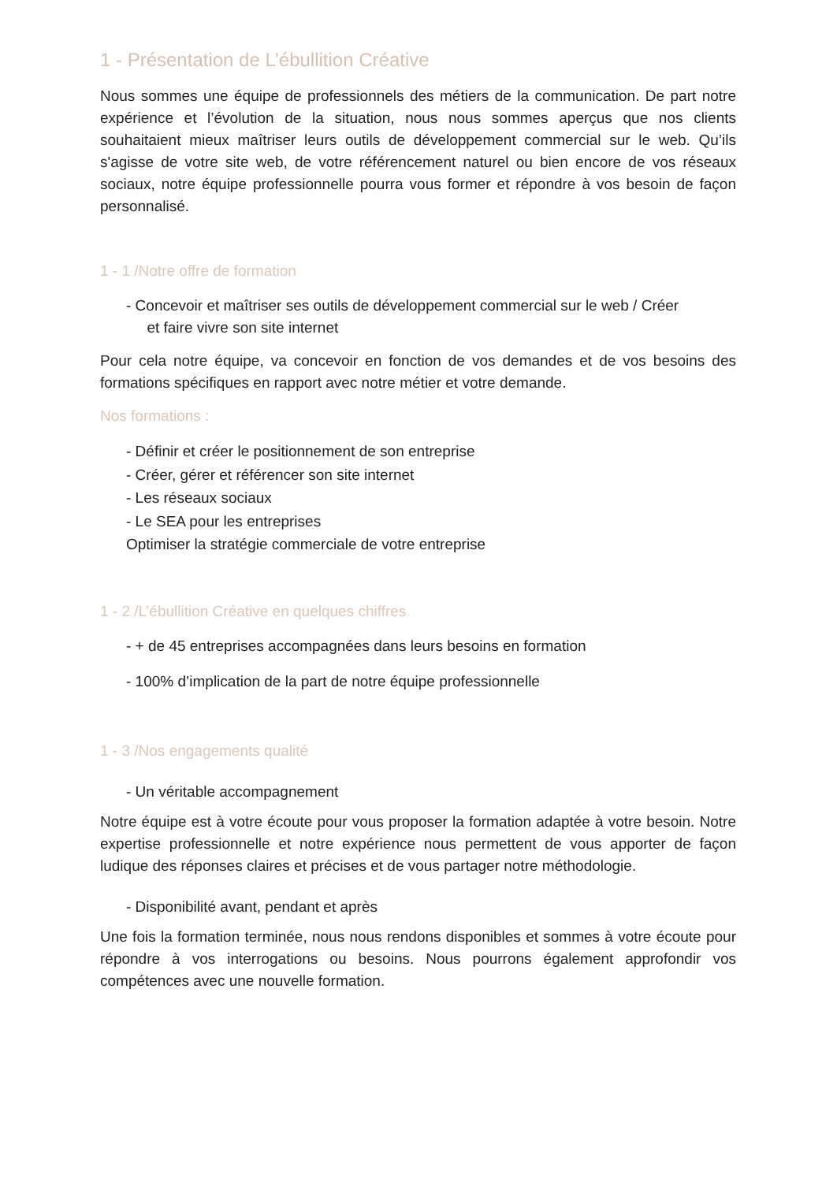1 - Présentation de L’ébullition Créative
Nous sommes une équipe de professionnels des métiers de la communication. De part notre expérience et l’évolution de la situation, nous nous sommes aperçus que nos clients souhaitaient mieux maîtriser leurs outils de développement commercial sur le web. Qu’ils s'agisse de votre site web, de votre référencement naturel ou bien encore de vos réseaux sociaux, notre équipe professionnelle pourra vous former et répondre à vos besoin de façon personnalisé.
1 - 1 /Notre offre de formation
- Concevoir et maîtriser ses outils de développement commercial sur le web / Créer
et faire vivre son site internet
Pour cela notre équipe, va concevoir en fonction de vos demandes et de vos besoins des formations spécifiques en rapport avec notre métier et votre demande.
Nos formations :
- Définir et créer le positionnement de son entreprise
- Créer, gérer et référencer son site internet
- Les réseaux sociaux
- Le SEA pour les entreprises
Optimiser la stratégie commerciale de votre entreprise
1 - 2 /L’ébullition Créative en quelques chiffres
- + de 45 entreprises accompagnées dans leurs besoins en formation
- 100% d’implication de la part de notre équipe professionnelle
1 - 3 /Nos engagements qualité
- Un véritable accompagnement
Notre équipe est à votre écoute pour vous proposer la formation adaptée à votre besoin. Notre expertise professionnelle et notre expérience nous permettent de vous apporter de façon ludique des réponses claires et précises et de vous partager notre méthodologie.
- Disponibilité avant, pendant et après
Une fois la formation terminée, nous nous rendons disponibles et sommes à votre écoute pour répondre à vos interrogations ou besoins. Nous pourrons également approfondir vos compétences avec une nouvelle formation.